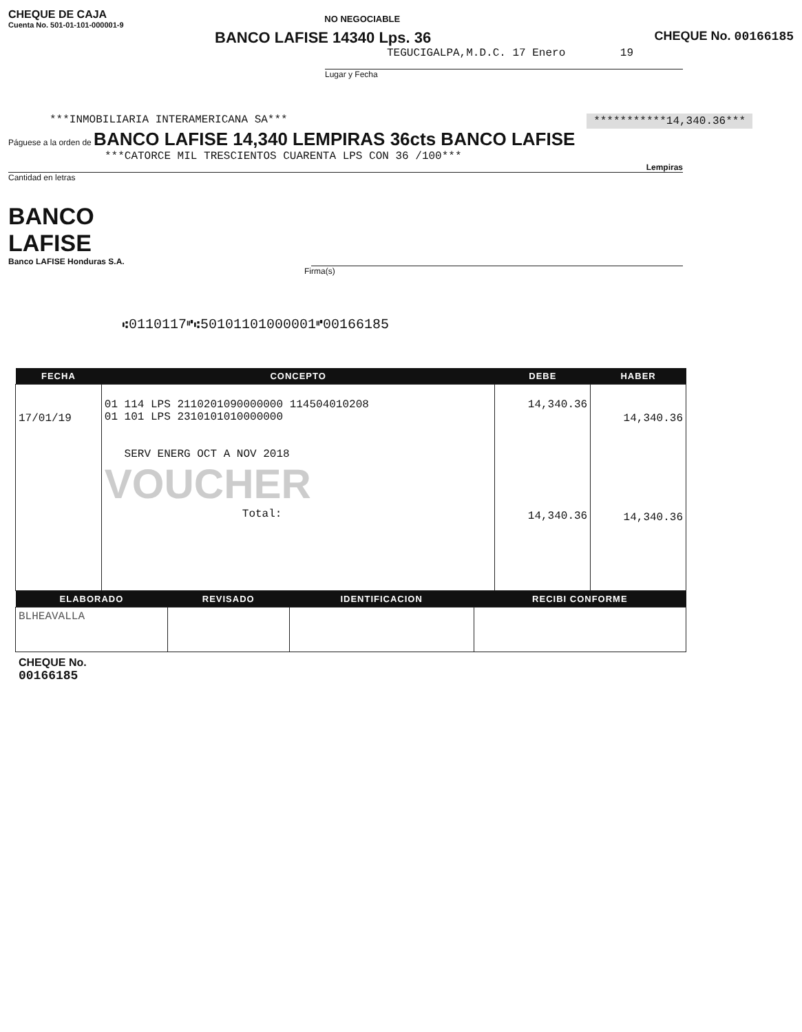CHEQUE DE CAJA
Cuenta No. 501-01-101-000001-9
NO NEGOCIABLE
BANCO LAFISE 14340 Lps. 36
CHEQUE No. 00166185
TEGUCIGALPA,M.D.C. 17 Enero 19
Lugar y Fecha
***INMOBILIARIA INTERAMERICANA SA***
***********14,340.36***
Páguese a la orden de BANCO LAFISE 14,340 LEMPIRAS 36cts BANCO LAFISE
***CATORCE MIL TRESCIENTOS CUARENTA LPS CON 36 /100***
Lempiras
Cantidad en letras
BANCO
LAFISE
Banco LAFISE Honduras S.A.
Firma(s)
⑆0110117⑈⑆50101101000001⑈00166185
| FECHA | CONCEPTO | DEBE | HABER |
| --- | --- | --- | --- |
| 17/01/19 | 01 114 LPS 2110201090000000 114504010208 01 101 LPS 2310101010000000 SERV ENERG OCT A NOV 2018 VOUCHER Total: | 14,340.36 14,340.36 | 14,340.36 14,340.36 |
| ELABORADO | REVISADO | IDENTIFICACION | RECIBI CONFORME |
| --- | --- | --- | --- |
| BLHEAVALLA | | | |
CHEQUE No.
00166185